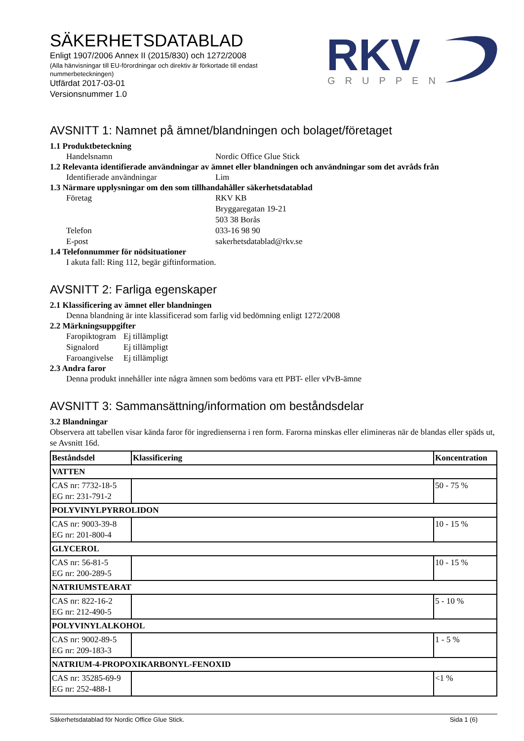RKV
GRUPPEN
SÄKERHETSDATABLAD
Enligt 1907/2006 Annex II (2015/830) och 1272/2008
(Alla hänvisningar till EU-förordningar och direktiv är förkortade till endast nummerbeteckningen)
Utfärdat 2017-03-01
Versionsnummer 1.0
AVSNITT 1: Namnet på ämnet/blandningen och bolaget/företaget
1.1 Produktbeteckning
Handelsnamn Nordic Office Glue Stick
1.2 Relevanta identifierade användningar av ämnet eller blandningen och användningar som det avråds från
Identifierade användningar Lim
1.3 Närmare upplysningar om den som tillhandahåller säkerhetsdatablad
Företag RKV KB
Bryggaregatan 19-21
503 38 Borås
Telefon 033-16 98 90
E-post sakerhetsdatablad@rkv.se
1.4 Telefonnummer för nödsituationer
I akuta fall: Ring 112, begär giftinformation.
AVSNITT 2: Farliga egenskaper
2.1 Klassificering av ämnet eller blandningen
Denna blandning är inte klassificerad som farlig vid bedömning enligt 1272/2008
2.2 Märkningsuppgifter
Faropiktogram
Ej tillämpligt
Signalord Ej tillämpligt
Faroangivelse
Ej tillämpligt
2.3 Andra faror
Denna produkt innehåller inte några ämnen som bedöms vara ett PBT- eller vPvB-ämne
AVSNITT 3: Sammansättning/information om beståndsdelar
3.2 Blandningar
Observera att tabellen visar kända faror för ingredienserna i ren form. Farorna minskas eller elimineras när de blandas eller späds ut, se Avsnitt 16d.
| Beståndsdel | Klassificering | Koncentration |
| --- | --- | --- |
| VATTEN | | |
| CAS nr: 7732-18-5 EG nr: 231-791-2 | | 50 - 75 % |
| POLYVINYLPYRROLIDON | | |
| CAS nr: 9003-39-8 EG nr: 201-800-4 | | 10 - 15 % |
| GLYCEROL | | |
| CAS nr: 56-81-5 EG nr: 200-289-5 | | 10 - 15 % |
| NATRIUMSTEARAT | | |
| CAS nr: 822-16-2 EG nr: 212-490-5 | | 5 - 10 % |
| POLYVINYLALKOHOL | | |
| CAS nr: 9002-89-5 EG nr: 209-183-3 | | 1 - 5 % |
| NATRIUM-4-PROPOXIKARBONYL-FENOXID | | |
| CAS nr: 35285-69-9 EG nr: 252-488-1 | | <1 % |
Säkerhetsdatablad för Nordic Office Glue Stick. Sida 1 (6)